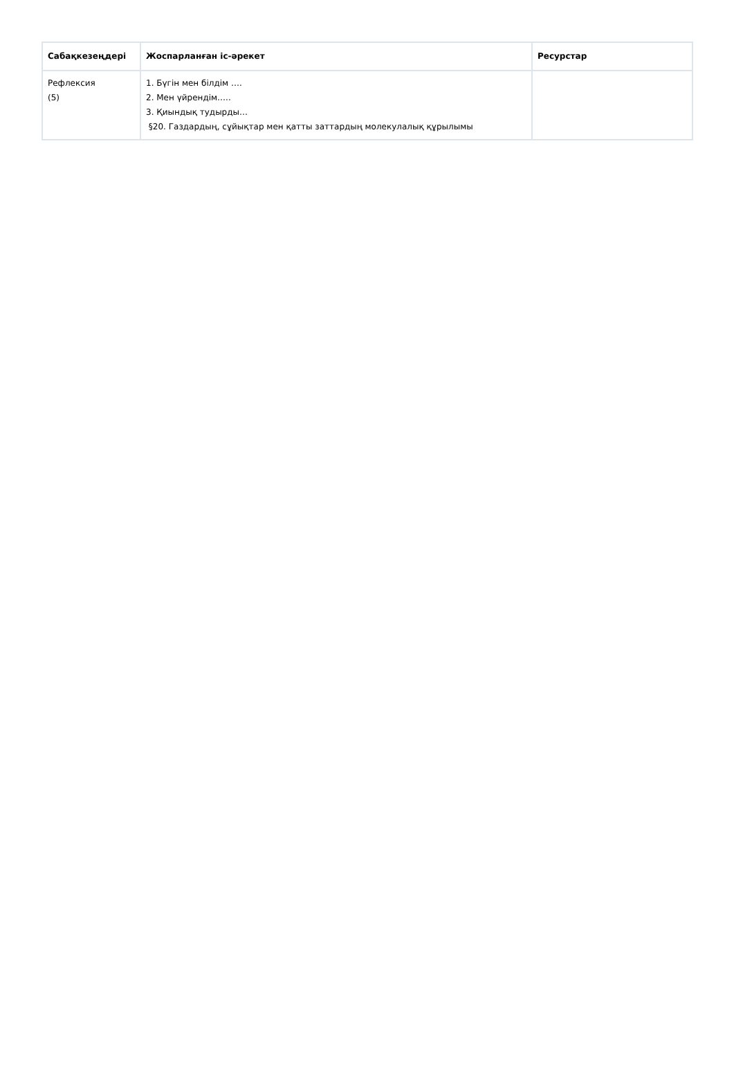| Сабақкезеңдері | Жоспарланған іс-әрекет | Ресурстар |
| --- | --- | --- |
| Рефлексия (5) | 1. Бүгін мен білдім …. 2. Мен үйрендім….. 3. Қиындық тудырды… §20. Газдардың, сұйықтар мен қатты заттардың молекулалық құрылымы | |